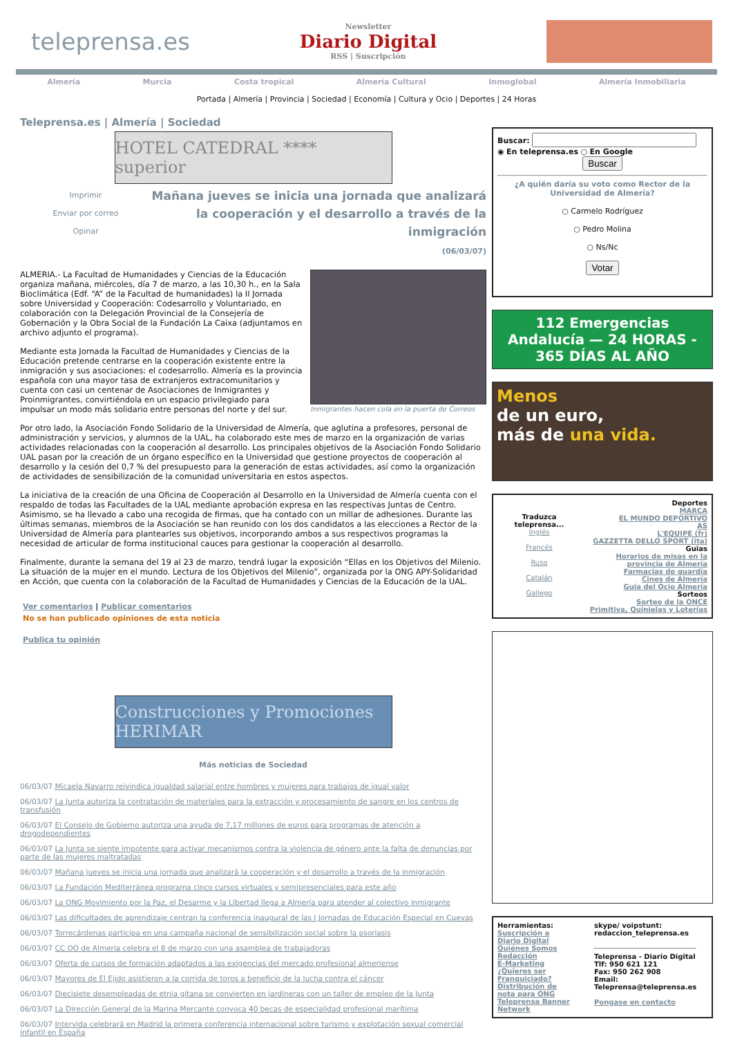teleprensa.es
Newsletter
Diario Digital
RSS | Suscripción
Almería Murcia Costa tropical Almería Cultural Inmoglobal Almería Inmobiliaria
Portada | Almería | Provincia | Sociedad | Economía | Cultura y Ocio | Deportes | 24 Horas
Teleprensa.es | Almería | Sociedad
HOTEL CATEDRAL **** superior
Imprimir
Enviar por correo
Opinar
Mañana jueves se inicia una jornada que analizará la cooperación y el desarrollo a través de la inmigración
(06/03/07)
Inmigrantes hacen cola en la puerta de Correos
ALMERIA.- La Facultad de Humanidades y Ciencias de la Educación organiza mañana, miércoles, día 7 de marzo, a las 10,30 h., en la Sala Bioclimática (Edf. “A” de la Facultad de humanidades) la II Jornada sobre Universidad y Cooperación: Codesarrollo y Voluntariado, en colaboración con la Delegación Provincial de la Consejería de Gobernación y la Obra Social de la Fundación La Caixa (adjuntamos en archivo adjunto el programa).
Mediante esta Jornada la Facultad de Humanidades y Ciencias de la Educación pretende centrarse en la cooperación existente entre la inmigración y sus asociaciones: el codesarrollo. Almería es la provincia española con una mayor tasa de extranjeros extracomunitarios y cuenta con casi un centenar de Asociaciones de Inmigrantes y Proinmigrantes, convirtiéndola en un espacio privilegiado para impulsar un modo más solidario entre personas del norte y del sur.
Por otro lado, la Asociación Fondo Solidario de la Universidad de Almería, que aglutina a profesores, personal de administración y servicios, y alumnos de la UAL, ha colaborado este mes de marzo en la organización de varias actividades relacionadas con la cooperación al desarrollo. Los principales objetivos de la Asociación Fondo Solidario UAL pasan por la creación de un órgano específico en la Universidad que gestione proyectos de cooperación al desarrollo y la cesión del 0,7 % del presupuesto para la generación de estas actividades, así como la organización de actividades de sensibilización de la comunidad universitaria en estos aspectos.
La iniciativa de la creación de una Oficina de Cooperación al Desarrollo en la Universidad de Almería cuenta con el respaldo de todas las Facultades de la UAL mediante aprobación expresa en las respectivas Juntas de Centro. Asimismo, se ha llevado a cabo una recogida de firmas, que ha contado con un millar de adhesiones. Durante las últimas semanas, miembros de la Asociación se han reunido con los dos candidatos a las elecciones a Rector de la Universidad de Almería para plantearles sus objetivos, incorporando ambos a sus respectivos programas la necesidad de articular de forma institucional cauces para gestionar la cooperación al desarrollo.
Finalmente, durante la semana del 19 al 23 de marzo, tendrá lugar la exposición “Ellas en los Objetivos del Milenio. La situación de la mujer en el mundo. Lectura de los Objetivos del Milenio”, organizada por la ONG APY-Solidaridad en Acción, que cuenta con la colaboración de la Facultad de Humanidades y Ciencias de la Educación de la UAL.
Ver comentarios | Publicar comentarios
No se han publicado opiniones de esta noticia
Publica tu opinión
Construcciones y Promociones HERIMAR
Más noticias de Sociedad
06/03/07 Micaela Navarro reivindica igualdad salarial entre hombres y mujeres para trabajos de igual valor
06/03/07 La Junta autoriza la contratación de materiales para la extracción y procesamiento de sangre en los centros de transfusión
06/03/07 El Consejo de Gobierno autoriza una ayuda de 7,17 millones de euros para programas de atención a drogodependientes
06/03/07 La Junta se siente impotente para activar mecanismos contra la violencia de género ante la falta de denuncias por parte de las mujeres maltratadas
06/03/07 Mañana jueves se inicia una jornada que analizará la cooperación y el desarrollo a través de la inmigración
06/03/07 La Fundación Mediterránea programa cinco cursos virtuales y semipresenciales para este año
06/03/07 La ONG Movimiento por la Paz, el Desarme y la Libertad llega a Almería para atender al colectivo inmigrante
06/03/07 Las dificultades de aprendizaje centran la conferencia inaugural de las I Jornadas de Educación Especial en Cuevas
06/03/07 Torrecárdenas participa en una campaña nacional de sensibilización social sobre la psoriasis
06/03/07 CC OO de Almeria celebra el 8 de marzo con una asamblea de trabajadoras
06/03/07 Oferta de cursos de formación adaptados a las exigencias del mercado profesional almeriense
06/03/07 Mayores de El Ejido asistieron a la corrida de toros a beneficio de la lucha contra el cáncer
06/03/07 Diecisiete desempleadas de etnia gitana se convierten en jardineras con un taller de empleo de la Junta
06/03/07 La Dirección General de la Marina Mercante convoca 40 becas de especialidad profesional marítima
06/03/07 Intervida celebrará en Madrid la primera conferencia internacional sobre turismo y explotación sexual comercial infantil en España
Buscar:
◉ En teleprensa.es ○ En Google
Buscar
¿A quién daría su voto como Rector de la Universidad de Almería?
○ Carmelo Rodríguez
○ Pedro Molina
○ Ns/Nc
Votar
112 Emergencias Andalucía — 24 HORAS - 365 DÍAS AL AÑO
Menos
de un euro,
más de una vida.
Traduzca teleprensa...
Inglés
Francés
Ruso
Catalán
Gallego
Deportes
MARCA
EL MUNDO DEPORTIVO
AS
L'EQUIPE (fr)
GAZZETTA DELLO SPORT (ita)
Guias
Horarios de misas en la provincia de Almería
Farmacias de guardia
Cines de Almería
Guia del Ocio Almería
Sorteos
Sorteo de la ONCE
Primitiva, Quinielas y Loterías
Herramientas:
Suscripción a Diario Digital
Quiénes Somos
Redacción
E-Marketing
¿Quieres ser Franquiciado?
Distribución de nota para ONG
Teleprensa Banner Network
skype/ voipstunt:
redaccion_teleprensa.es
Teleprensa - Diario Digital
Tlf: 950 621 121
Fax: 950 262 908
Email:
Teleprensa@teleprensa.es
Pongase en contacto